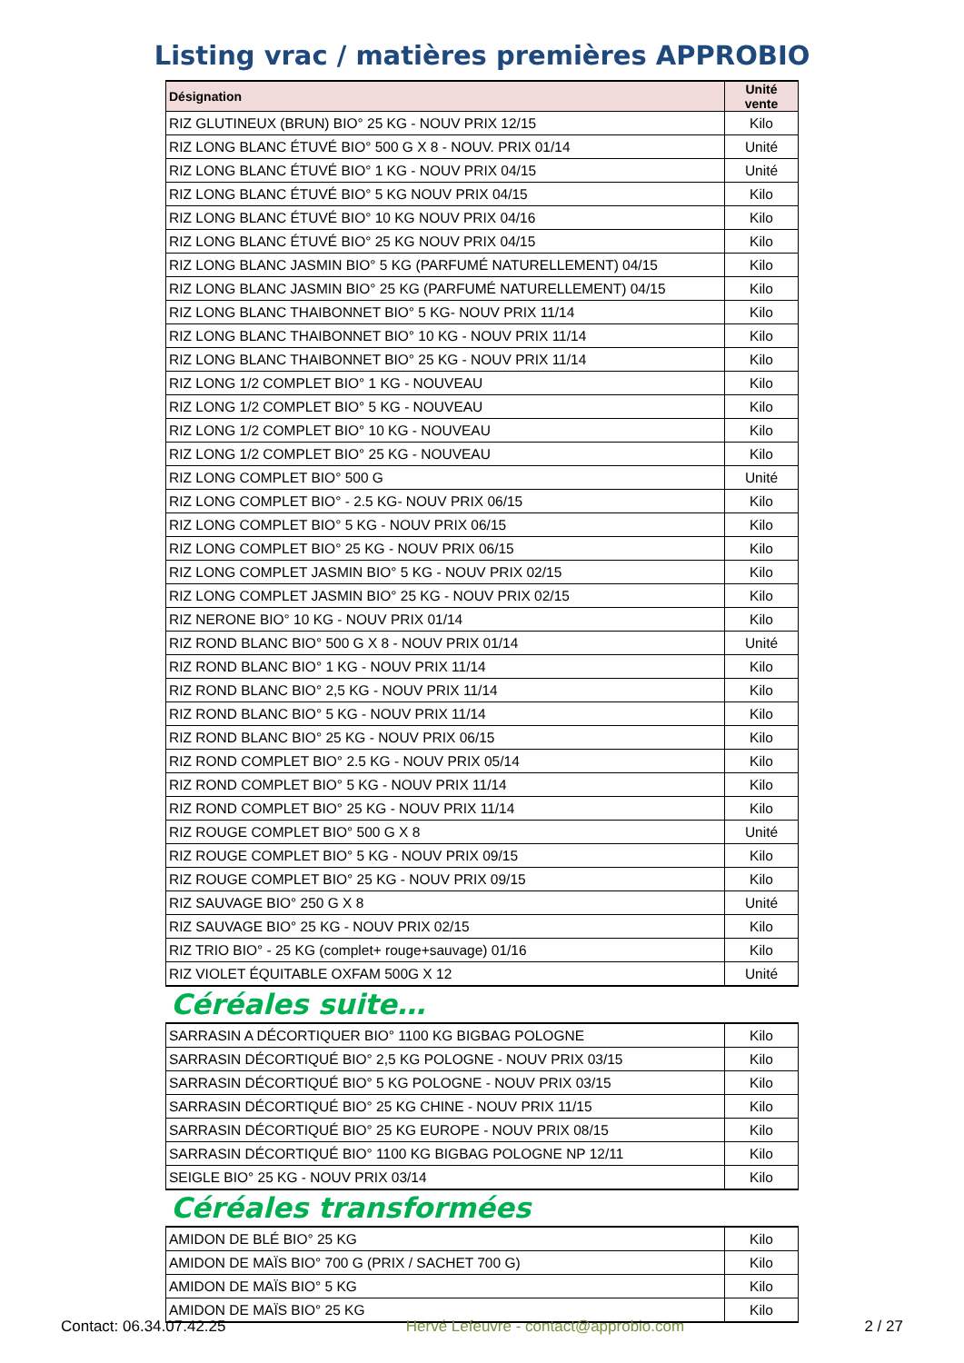Listing vrac / matières premières APPROBIO
| Désignation | Unité vente |
| --- | --- |
| RIZ GLUTINEUX (BRUN) BIO° 25 KG - NOUV PRIX 12/15 | Kilo |
| RIZ LONG BLANC ÉTUVÉ BIO° 500 G X 8 - NOUV. PRIX 01/14 | Unité |
| RIZ LONG BLANC ÉTUVÉ BIO° 1 KG - NOUV PRIX 04/15 | Unité |
| RIZ LONG BLANC ÉTUVÉ BIO° 5 KG NOUV PRIX 04/15 | Kilo |
| RIZ LONG BLANC ÉTUVÉ BIO° 10 KG NOUV PRIX 04/16 | Kilo |
| RIZ LONG BLANC ÉTUVÉ BIO° 25 KG NOUV PRIX 04/15 | Kilo |
| RIZ LONG BLANC JASMIN BIO° 5 KG (PARFUMÉ NATURELLEMENT) 04/15 | Kilo |
| RIZ LONG BLANC JASMIN BIO° 25 KG (PARFUMÉ NATURELLEMENT) 04/15 | Kilo |
| RIZ LONG BLANC THAIBONNET BIO° 5 KG- NOUV PRIX 11/14 | Kilo |
| RIZ LONG BLANC THAIBONNET BIO° 10 KG - NOUV PRIX 11/14 | Kilo |
| RIZ LONG BLANC THAIBONNET BIO° 25 KG - NOUV PRIX 11/14 | Kilo |
| RIZ LONG 1/2 COMPLET BIO° 1 KG - NOUVEAU | Kilo |
| RIZ LONG 1/2 COMPLET BIO° 5 KG - NOUVEAU | Kilo |
| RIZ LONG 1/2 COMPLET BIO° 10 KG - NOUVEAU | Kilo |
| RIZ LONG 1/2 COMPLET BIO° 25 KG - NOUVEAU | Kilo |
| RIZ LONG COMPLET BIO° 500 G | Unité |
| RIZ LONG COMPLET BIO° - 2.5 KG- NOUV PRIX 06/15 | Kilo |
| RIZ LONG COMPLET BIO° 5 KG - NOUV PRIX 06/15 | Kilo |
| RIZ LONG COMPLET BIO° 25 KG - NOUV PRIX 06/15 | Kilo |
| RIZ LONG COMPLET JASMIN BIO° 5 KG - NOUV PRIX 02/15 | Kilo |
| RIZ LONG COMPLET JASMIN BIO° 25 KG - NOUV PRIX 02/15 | Kilo |
| RIZ NERONE BIO° 10 KG - NOUV PRIX 01/14 | Kilo |
| RIZ ROND BLANC BIO° 500 G X 8 - NOUV PRIX 01/14 | Unité |
| RIZ ROND BLANC BIO° 1 KG - NOUV PRIX 11/14 | Kilo |
| RIZ ROND BLANC BIO° 2,5 KG - NOUV PRIX 11/14 | Kilo |
| RIZ ROND BLANC BIO° 5 KG - NOUV PRIX 11/14 | Kilo |
| RIZ ROND BLANC BIO° 25 KG - NOUV PRIX 06/15 | Kilo |
| RIZ ROND COMPLET BIO° 2.5 KG - NOUV PRIX 05/14 | Kilo |
| RIZ ROND COMPLET BIO° 5 KG - NOUV PRIX 11/14 | Kilo |
| RIZ ROND COMPLET BIO° 25 KG - NOUV PRIX 11/14 | Kilo |
| RIZ ROUGE COMPLET BIO° 500 G X 8 | Unité |
| RIZ ROUGE COMPLET BIO° 5 KG - NOUV PRIX 09/15 | Kilo |
| RIZ ROUGE COMPLET BIO° 25 KG - NOUV PRIX 09/15 | Kilo |
| RIZ SAUVAGE BIO° 250 G X 8 | Unité |
| RIZ SAUVAGE BIO° 25 KG - NOUV PRIX 02/15 | Kilo |
| RIZ TRIO BIO° - 25 KG (complet+ rouge+sauvage) 01/16 | Kilo |
| RIZ VIOLET ÉQUITABLE OXFAM 500G X 12 | Unité |
Céréales suite…
| SARRASIN A DÉCORTIQUER BIO° 1100 KG BIGBAG POLOGNE | Kilo |
| SARRASIN DÉCORTIQUÉ BIO° 2,5 KG POLOGNE - NOUV PRIX 03/15 | Kilo |
| SARRASIN DÉCORTIQUÉ BIO° 5 KG POLOGNE - NOUV PRIX 03/15 | Kilo |
| SARRASIN DÉCORTIQUÉ BIO° 25 KG CHINE - NOUV PRIX 11/15 | Kilo |
| SARRASIN DÉCORTIQUÉ BIO° 25 KG EUROPE - NOUV PRIX 08/15 | Kilo |
| SARRASIN DÉCORTIQUÉ BIO° 1100 KG BIGBAG POLOGNE NP 12/11 | Kilo |
| SEIGLE BIO° 25 KG - NOUV PRIX 03/14 | Kilo |
Céréales transformées
| AMIDON DE BLÉ BIO° 25 KG | Kilo |
| AMIDON DE MAÏS BIO° 700 G (PRIX / SACHET 700 G) | Kilo |
| AMIDON DE MAÏS BIO° 5 KG | Kilo |
| AMIDON DE MAÏS BIO° 25 KG | Kilo |
Contact: 06.34.07.42.25 Hervé Lefeuvre - contact@approbio.com 2 / 27